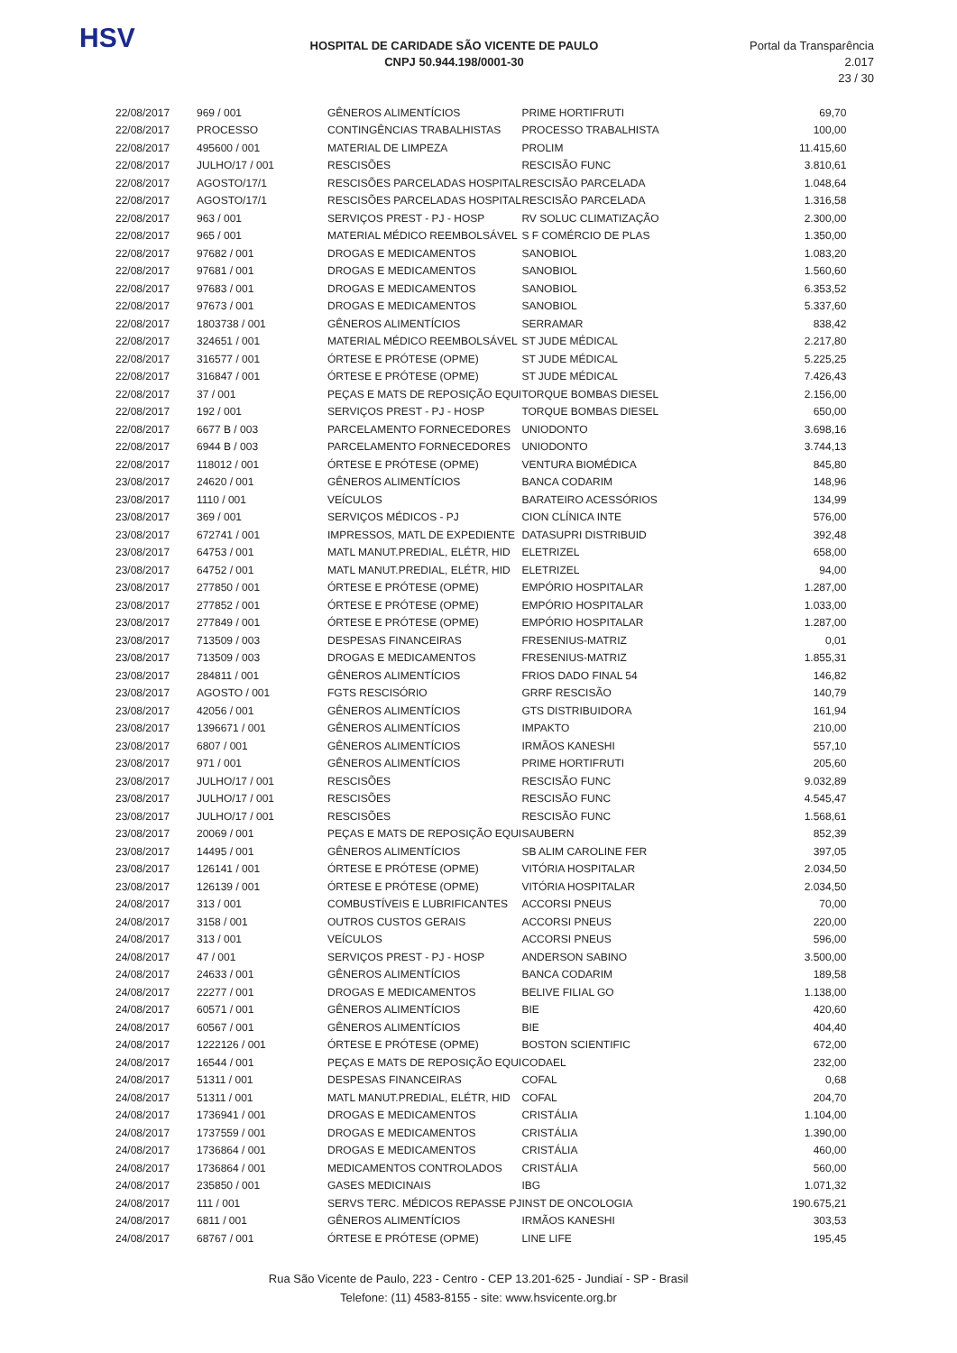HSV
HOSPITAL DE CARIDADE SÃO VICENTE DE PAULO
CNPJ 50.944.198/0001-30
Portal da Transparência 2.017
23 / 30
| 22/08/2017 | 969 / 001 | GÊNEROS ALIMENTÍCIOS | PRIME HORTIFRUTI | 69,70 |
| 22/08/2017 | PROCESSO | CONTINGÊNCIAS TRABALHISTAS | PROCESSO TRABALHISTA | 100,00 |
| 22/08/2017 | 495600 / 001 | MATERIAL DE LIMPEZA | PROLIM | 11.415,60 |
| 22/08/2017 | JULHO/17 / 001 | RESCISÕES | RESCISÃO FUNC | 3.810,61 |
| 22/08/2017 | AGOSTO/17/1 | RESCISÕES PARCELADAS HOSPITAL | RESCISÃO PARCELADA | 1.048,64 |
| 22/08/2017 | AGOSTO/17/1 | RESCISÕES PARCELADAS HOSPITAL | RESCISÃO PARCELADA | 1.316,58 |
| 22/08/2017 | 963 / 001 | SERVIÇOS PREST - PJ - HOSP | RV SOLUC CLIMATIZAÇÃO | 2.300,00 |
| 22/08/2017 | 965 / 001 | MATERIAL MÉDICO REEMBOLSÁVEL | S F COMÉRCIO DE PLAS | 1.350,00 |
| 22/08/2017 | 97682 / 001 | DROGAS E MEDICAMENTOS | SANOBIOL | 1.083,20 |
| 22/08/2017 | 97681 / 001 | DROGAS E MEDICAMENTOS | SANOBIOL | 1.560,60 |
| 22/08/2017 | 97683 / 001 | DROGAS E MEDICAMENTOS | SANOBIOL | 6.353,52 |
| 22/08/2017 | 97673 / 001 | DROGAS E MEDICAMENTOS | SANOBIOL | 5.337,60 |
| 22/08/2017 | 1803738 / 001 | GÊNEROS ALIMENTÍCIOS | SERRAMAR | 838,42 |
| 22/08/2017 | 324651 / 001 | MATERIAL MÉDICO REEMBOLSÁVEL | ST JUDE MÉDICAL | 2.217,80 |
| 22/08/2017 | 316577 / 001 | ÓRTESE E PRÓTESE (OPME) | ST JUDE MÉDICAL | 5.225,25 |
| 22/08/2017 | 316847 / 001 | ÓRTESE E PRÓTESE (OPME) | ST JUDE MÉDICAL | 7.426,43 |
| 22/08/2017 | 37 / 001 | PEÇAS E MATS DE REPOSIÇÃO EQUI | TORQUE BOMBAS DIESEL | 2.156,00 |
| 22/08/2017 | 192 / 001 | SERVIÇOS PREST - PJ - HOSP | TORQUE BOMBAS DIESEL | 650,00 |
| 22/08/2017 | 6677 B / 003 | PARCELAMENTO FORNECEDORES | UNIODONTO | 3.698,16 |
| 22/08/2017 | 6944 B / 003 | PARCELAMENTO FORNECEDORES | UNIODONTO | 3.744,13 |
| 22/08/2017 | 118012 / 001 | ÓRTESE E PRÓTESE (OPME) | VENTURA BIOMÉDICA | 845,80 |
| 23/08/2017 | 24620 / 001 | GÊNEROS ALIMENTÍCIOS | BANCA CODARIM | 148,96 |
| 23/08/2017 | 1110 / 001 | VEÍCULOS | BARATEIRO ACESSÓRIOS | 134,99 |
| 23/08/2017 | 369 / 001 | SERVIÇOS MÉDICOS - PJ | CION CLÍNICA INTE | 576,00 |
| 23/08/2017 | 672741 / 001 | IMPRESSOS, MATL DE EXPEDIENTE | DATASUPRI DISTRIBUID | 392,48 |
| 23/08/2017 | 64753 / 001 | MATL MANUT.PREDIAL, ELÉTR, HID | ELETRIZEL | 658,00 |
| 23/08/2017 | 64752 / 001 | MATL MANUT.PREDIAL, ELÉTR, HID | ELETRIZEL | 94,00 |
| 23/08/2017 | 277850 / 001 | ÓRTESE E PRÓTESE (OPME) | EMPÓRIO HOSPITALAR | 1.287,00 |
| 23/08/2017 | 277852 / 001 | ÓRTESE E PRÓTESE (OPME) | EMPÓRIO HOSPITALAR | 1.033,00 |
| 23/08/2017 | 277849 / 001 | ÓRTESE E PRÓTESE (OPME) | EMPÓRIO HOSPITALAR | 1.287,00 |
| 23/08/2017 | 713509 / 003 | DESPESAS FINANCEIRAS | FRESENIUS-MATRIZ | 0,01 |
| 23/08/2017 | 713509 / 003 | DROGAS E MEDICAMENTOS | FRESENIUS-MATRIZ | 1.855,31 |
| 23/08/2017 | 284811 / 001 | GÊNEROS ALIMENTÍCIOS | FRIOS DADO FINAL 54 | 146,82 |
| 23/08/2017 | AGOSTO / 001 | FGTS RESCISÓRIO | GRRF RESCISÃO | 140,79 |
| 23/08/2017 | 42056 / 001 | GÊNEROS ALIMENTÍCIOS | GTS DISTRIBUIDORA | 161,94 |
| 23/08/2017 | 1396671 / 001 | GÊNEROS ALIMENTÍCIOS | IMPAKTO | 210,00 |
| 23/08/2017 | 6807 / 001 | GÊNEROS ALIMENTÍCIOS | IRMÃOS KANESHI | 557,10 |
| 23/08/2017 | 971 / 001 | GÊNEROS ALIMENTÍCIOS | PRIME HORTIFRUTI | 205,60 |
| 23/08/2017 | JULHO/17 / 001 | RESCISÕES | RESCISÃO FUNC | 9.032,89 |
| 23/08/2017 | JULHO/17 / 001 | RESCISÕES | RESCISÃO FUNC | 4.545,47 |
| 23/08/2017 | JULHO/17 / 001 | RESCISÕES | RESCISÃO FUNC | 1.568,61 |
| 23/08/2017 | 20069 / 001 | PEÇAS E MATS DE REPOSIÇÃO EQUI | SAUBERN | 852,39 |
| 23/08/2017 | 14495 / 001 | GÊNEROS ALIMENTÍCIOS | SB ALIM CAROLINE FER | 397,05 |
| 23/08/2017 | 126141 / 001 | ÓRTESE E PRÓTESE (OPME) | VITÓRIA HOSPITALAR | 2.034,50 |
| 23/08/2017 | 126139 / 001 | ÓRTESE E PRÓTESE (OPME) | VITÓRIA HOSPITALAR | 2.034,50 |
| 24/08/2017 | 313 / 001 | COMBUSTÍVEIS E LUBRIFICANTES | ACCORSI PNEUS | 70,00 |
| 24/08/2017 | 3158 / 001 | OUTROS CUSTOS GERAIS | ACCORSI PNEUS | 220,00 |
| 24/08/2017 | 313 / 001 | VEÍCULOS | ACCORSI PNEUS | 596,00 |
| 24/08/2017 | 47 / 001 | SERVIÇOS PREST - PJ - HOSP | ANDERSON SABINO | 3.500,00 |
| 24/08/2017 | 24633 / 001 | GÊNEROS ALIMENTÍCIOS | BANCA CODARIM | 189,58 |
| 24/08/2017 | 22277 / 001 | DROGAS E MEDICAMENTOS | BELIVE FILIAL GO | 1.138,00 |
| 24/08/2017 | 60571 / 001 | GÊNEROS ALIMENTÍCIOS | BIE | 420,60 |
| 24/08/2017 | 60567 / 001 | GÊNEROS ALIMENTÍCIOS | BIE | 404,40 |
| 24/08/2017 | 1222126 / 001 | ÓRTESE E PRÓTESE (OPME) | BOSTON SCIENTIFIC | 672,00 |
| 24/08/2017 | 16544 / 001 | PEÇAS E MATS DE REPOSIÇÃO EQUI | CODAEL | 232,00 |
| 24/08/2017 | 51311 / 001 | DESPESAS FINANCEIRAS | COFAL | 0,68 |
| 24/08/2017 | 51311 / 001 | MATL MANUT.PREDIAL, ELÉTR, HID | COFAL | 204,70 |
| 24/08/2017 | 1736941 / 001 | DROGAS E MEDICAMENTOS | CRISTÁLIA | 1.104,00 |
| 24/08/2017 | 1737559 / 001 | DROGAS E MEDICAMENTOS | CRISTÁLIA | 1.390,00 |
| 24/08/2017 | 1736864 / 001 | DROGAS E MEDICAMENTOS | CRISTÁLIA | 460,00 |
| 24/08/2017 | 1736864 / 001 | MEDICAMENTOS CONTROLADOS | CRISTÁLIA | 560,00 |
| 24/08/2017 | 235850 / 001 | GASES MEDICINAIS | IBG | 1.071,32 |
| 24/08/2017 | 111 / 001 | SERVS TERC. MÉDICOS REPASSE PJ | INST DE ONCOLOGIA | 190.675,21 |
| 24/08/2017 | 6811 / 001 | GÊNEROS ALIMENTÍCIOS | IRMÃOS KANESHI | 303,53 |
| 24/08/2017 | 68767 / 001 | ÓRTESE E PRÓTESE (OPME) | LINE LIFE | 195,45 |
Rua São Vicente de Paulo, 223 - Centro - CEP 13.201-625 - Jundiaí - SP - Brasil
Telefone: (11) 4583-8155 - site: www.hsvicente.org.br